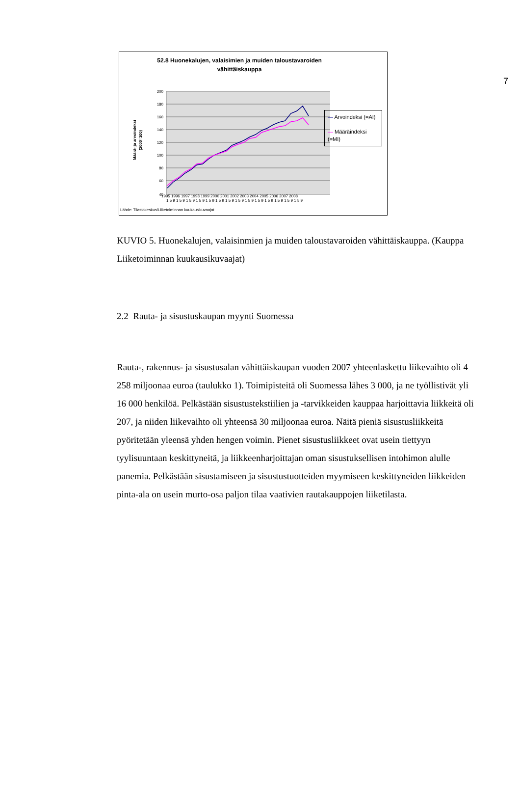7
52.8 Huonekalujen, valaisimien ja muiden taloustavaroiden
vähittäiskauppa
Määrä- ja arvoindeksi
(2000=100)
200
180
160
140
120
100
80
60
40
1 5 9 1 5 9 1 5 9 1 5 9 1 5 9 1 5 9 1 5 9 1 5 9 1 5 9 1 5 9 1 5 9 1 5 9 1 5 9 1 5 9
1995 1996 1997 1998 1999 2000 2001 2002 2003 2004 2005 2006 2007 2008
— Arvoindeksi (=AI)
— Määräindeksi (=MI)
Lähde: Tilastokeskus/Liiketoiminnan kuukausikuvaajat
KUVIO 5. Huonekalujen, valaisinmien ja muiden taloustavaroiden vähittäiskauppa. (Kauppa Liiketoiminnan kuukausikuvaajat)
2.2 Rauta- ja sisustuskaupan myynti Suomessa
Rauta-, rakennus- ja sisustusalan vähittäiskaupan vuoden 2007 yhteenlaskettu liikevaihto oli 4 258 miljoonaa euroa (taulukko 1). Toimipisteitä oli Suomessa lähes 3 000, ja ne työllistivät yli 16 000 henkilöä. Pelkästään sisustustekstiilien ja -tarvikkeiden kauppaa harjoittavia liikkeitä oli 207, ja niiden liikevaihto oli yhteensä 30 miljoonaa euroa. Näitä pieniä sisustusliikkeitä pyöritetään yleensä yhden hengen voimin. Pienet sisustusliikkeet ovat usein tiettyyn tyylisuuntaan keskittyneitä, ja liikkeenharjoittajan oman sisustuksellisen intohimon alulle panemia. Pelkästään sisustamiseen ja sisustustuotteiden myymiseen keskittyneiden liikkeiden pinta-ala on usein murto-osa paljon tilaa vaativien rautakauppojen liiketilasta.